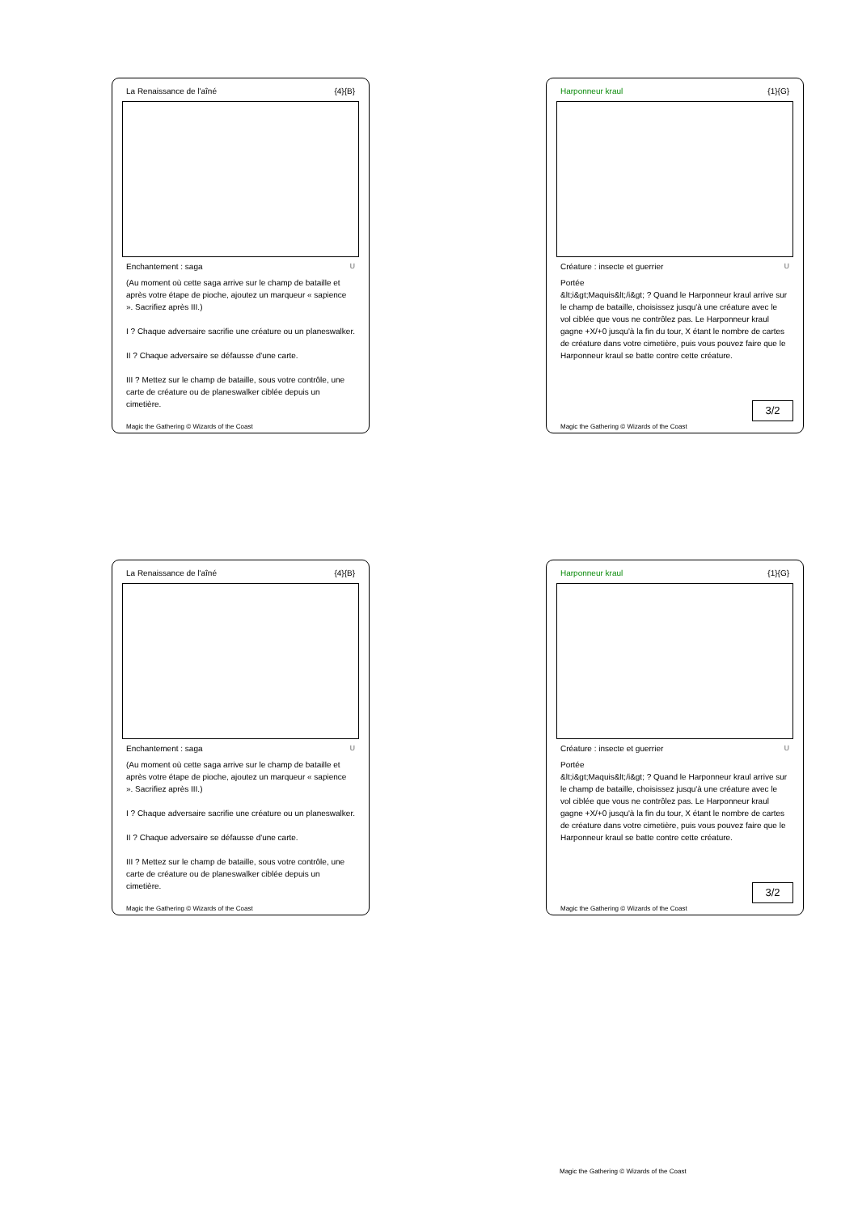La Renaissance de l'aîné {4}{B}
Enchantement : saga U
(Au moment où cette saga arrive sur le champ de bataille et après votre étape de pioche, ajoutez un marqueur « sapience ». Sacrifiez après III.)
I ? Chaque adversaire sacrifie une créature ou un planeswalker.
II ? Chaque adversaire se défausse d'une carte.
III ? Mettez sur le champ de bataille, sous votre contrôle, une carte de créature ou de planeswalker ciblée depuis un cimetière.
Magic the Gathering © Wizards of the Coast
Harponneur kraul {1}{G}
Créature : insecte et guerrier U
Portée
&lt;i&gt;Maquis&lt;/i&gt; ? Quand le Harponneur kraul arrive sur le champ de bataille, choisissez jusqu'à une créature avec le vol ciblée que vous ne contrôlez pas. Le Harponneur kraul gagne +X/+0 jusqu'à la fin du tour, X étant le nombre de cartes de créature dans votre cimetière, puis vous pouvez faire que le Harponneur kraul se batte contre cette créature.
3/2
Magic the Gathering © Wizards of the Coast
La Renaissance de l'aîné {4}{B}
Enchantement : saga U
(Au moment où cette saga arrive sur le champ de bataille et après votre étape de pioche, ajoutez un marqueur « sapience ». Sacrifiez après III.)
I ? Chaque adversaire sacrifie une créature ou un planeswalker.
II ? Chaque adversaire se défausse d'une carte.
III ? Mettez sur le champ de bataille, sous votre contrôle, une carte de créature ou de planeswalker ciblée depuis un cimetière.
Magic the Gathering © Wizards of the Coast
Harponneur kraul {1}{G}
Créature : insecte et guerrier U
Portée
&lt;i&gt;Maquis&lt;/i&gt; ? Quand le Harponneur kraul arrive sur le champ de bataille, choisissez jusqu'à une créature avec le vol ciblée que vous ne contrôlez pas. Le Harponneur kraul gagne +X/+0 jusqu'à la fin du tour, X étant le nombre de cartes de créature dans votre cimetière, puis vous pouvez faire que le Harponneur kraul se batte contre cette créature.
3/2
Magic the Gathering © Wizards of the Coast
Magic the Gathering © Wizards of the Coast